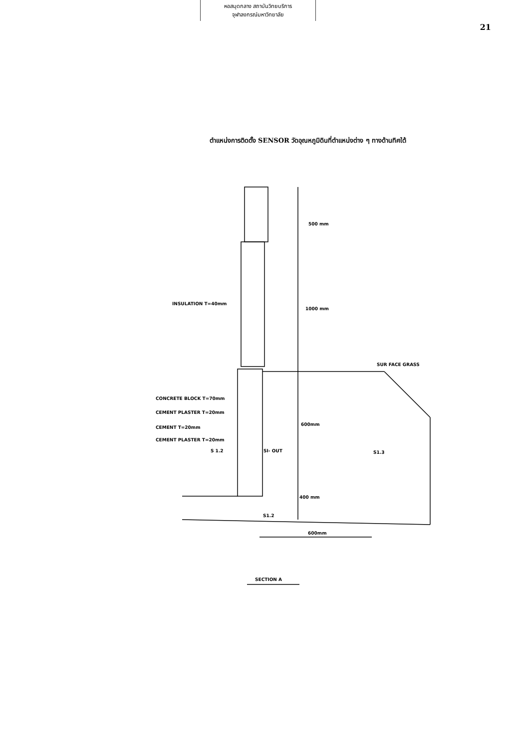หอสมุดกลาง สถาบันวิทยบริการ
จุฬาลงกรณ์มหาวิทยาลัย
21
ตำแหน่งการติดตั้ง SENSOR วัดอุณหภูมิดินที่ตำแหน่งต่าง ๆ ทางด้านทิศใต้
500 mm
INSULATION T=40mm
1000 mm
SUR FACE GRASS
CONCRETE BLOCK T=70mm
CEMENT PLASTER T=20mm
CEMENT T=20mm
CEMENT PLASTER T=20mm
600mm
S 1.2
SI- OUT
S1.3
400 mm
S1.2
600mm
SECTION A